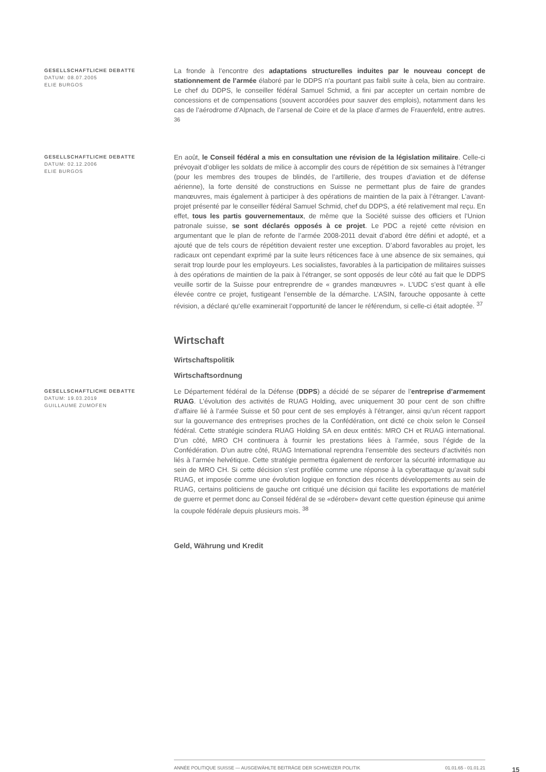GESELLSCHAFTLICHE DEBATTE
DATUM: 08.07.2005
ELIE BURGOS
La fronde à l’encontre des adaptations structurelles induites par le nouveau concept de stationnement de l’armée élaboré par le DDPS n’a pourtant pas faibli suite à cela, bien au contraire. Le chef du DDPS, le conseiller fédéral Samuel Schmid, a fini par accepter un certain nombre de concessions et de compensations (souvent accordées pour sauver des emplois), notamment dans les cas de l’aérodrome d’Alpnach, de l’arsenal de Coire et de la place d’armes de Frauenfeld, entre autres. <sup>36</sup>
GESELLSCHAFTLICHE DEBATTE
DATUM: 02.12.2006
ELIE BURGOS
En août, le Conseil fédéral a mis en consultation une révision de la législation militaire. Celle-ci prévoyait d’obliger les soldats de milice à accomplir des cours de répétition de six semaines à l’étranger (pour les membres des troupes de blindés, de l’artillerie, des troupes d’aviation et de défense aérienne), la forte densité de constructions en Suisse ne permettant plus de faire de grandes manœuvres, mais également à participer à des opérations de maintien de la paix à l’étranger. L’avant-projet présenté par le conseiller fédéral Samuel Schmid, chef du DDPS, a été relativement mal reçu. En effet, tous les partis gouvernementaux, de même que la Société suisse des officiers et l’Union patronale suisse, se sont déclarés opposés à ce projet. Le PDC a rejeté cette révision en argumentant que le plan de refonte de l’armée 2008-2011 devait d’abord être défini et adopté, et a ajouté que de tels cours de répétition devaient rester une exception. D’abord favorables au projet, les radicaux ont cependant exprimé par la suite leurs réticences face à une absence de six semaines, qui serait trop lourde pour les employeurs. Les socialistes, favorables à la participation de militaires suisses à des opérations de maintien de la paix à l’étranger, se sont opposés de leur côté au fait que le DDPS veuille sortir de la Suisse pour entreprendre de « grandes manœuvres ». L’UDC s’est quant à elle élevée contre ce projet, fustigeant l’ensemble de la démarche. L’ASIN, farouche opposante à cette révision, a déclaré qu’elle examinerait l’opportunité de lancer le référendum, si celle-ci était adoptée. <sup>37</sup>
Wirtschaft
Wirtschaftspolitik
Wirtschaftsordnung
GESELLSCHAFTLICHE DEBATTE
DATUM: 19.03.2019
GUILLAUME ZUMOFEN
Le Département fédéral de la Défense (DDPS) a décidé de se séparer de l’entreprise d’armement RUAG. L’évolution des activités de RUAG Holding, avec uniquement 30 pour cent de son chiffre d’affaire lié à l’armée Suisse et 50 pour cent de ses employés à l’étranger, ainsi qu’un récent rapport sur la gouvernance des entreprises proches de la Confédération, ont dicté ce choix selon le Conseil fédéral. Cette stratégie scindera RUAG Holding SA en deux entités: MRO CH et RUAG international. D’un côté, MRO CH continuera à fournir les prestations liées à l’armée, sous l’égide de la Confédération. D’un autre côté, RUAG International reprendra l’ensemble des secteurs d’activités non liés à l’armée helvétique. Cette stratégie permettra également de renforcer la sécurité informatique au sein de MRO CH. Si cette décision s’est profilée comme une réponse à la cyberattaque qu’avait subi RUAG, et imposée comme une évolution logique en fonction des récents développements au sein de RUAG, certains politiciens de gauche ont critiqué une décision qui facilite les exportations de matériel de guerre et permet donc au Conseil fédéral de se «dérober» devant cette question épineuse qui anime la coupole fédérale depuis plusieurs mois. <sup>38</sup>
Geld, Währung und Kredit
ANNÉE POLITIQUE SUISSE — AUSGEWÄHLTE BEITRÄGE DER SCHWEIZER POLITIK 01.01.65 - 01.01.21
15